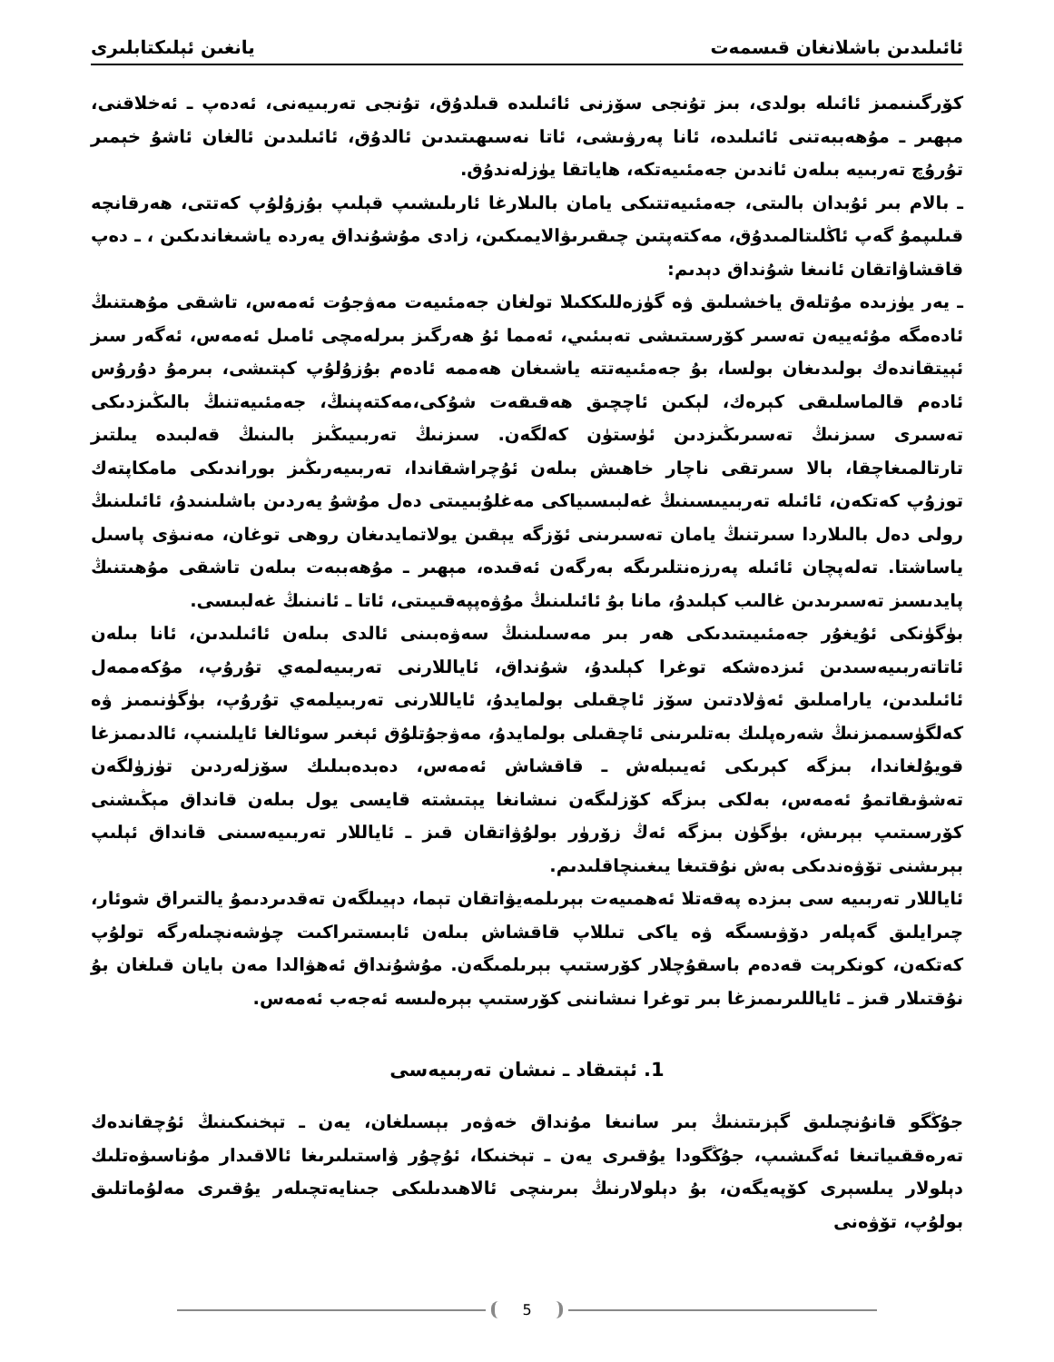ئائىلىدىن باشلانغان قىسمەت يانغىن ئېلىكتابلىرى
كۆرگىنىمىز ئائىلە بولدى، بىز تۇنجى سۆزنى ئائىلىدە قىلدۇق، تۇنجى تەربىيەنى، ئەدەپ ـ ئەخلاقنى، مېھىر ـ مۇھەببەتنى ئائىلىدە، ئانا پەرۋىشى، ئاتا نەسىھىتىدىن ئالدۇق، ئائىلىدىن ئالغان ئاشۇ خېمىر تۇرۇچ تەربىيە بىلەن ئاندىن جەمئىيەتكە، ھاياتقا يۈزلەندۇق.
ـ بالام بىر ئۇبدان بالىتى، جەمئىيەتتىكى يامان بالىلارغا ئارىلىشىپ قېلىپ بۇزۇلۇپ كەتتى، ھەرقانچە قىلىپمۇ گەپ ئاڭلىتالمىدۇق، مەكتەپتىن چىقىرىۋالايمىكىن، زادى مۇشۇنداق يەردە ياشىغاندىكىن ، ـ دەپ قاقشاۋاتقان ئانىغا شۇنداق دېدىم:
ـ يەر يۈزىدە مۇتلەق ياخشىلىق ۋە گۈزەللىككىلا تولغان جەمئىيەت مەۋجۇت ئەمەس، تاشقى مۇھىتنىڭ ئادەمگە مۇئەييەن تەسىر كۆرسىتىشى تەبىئىي، ئەمما ئۇ ھەرگىز بىرلەمچى ئامىل ئەمەس، ئەگەر سىز ئېيتقاندەك بولىدىغان بولسا، بۇ جەمئىيەتتە ياشىغان ھەممە ئادەم بۇزۇلۇپ كېتىشى، بىرمۇ دۇرۇس ئادەم قالماسلىقى كېرەك، لېكىن ئاچچىق ھەقىقەت شۇكى،مەكتەپنىڭ، جەمئىيەتنىڭ بالىڭىزدىكى تەسىرى سىزنىڭ تەسىرىڭىزدىن ئۈستۈن كەلگەن. سىزنىڭ تەربىيىڭىز بالىنىڭ قەلبىدە يىلتىز تارتالمىغاچقا، بالا سىرتقى ناچار خاھىش بىلەن ئۇچراشقاندا، تەربىيەرىڭىز بوراندىكى مامكاپتەك توزۇپ كەتكەن، ئائىلە تەربىيىسىنىڭ غەلبىسىياكى مەغلۇبىيىتى دەل مۇشۇ يەردىن باشلىنىدۇ، ئائىلىنىڭ رولى دەل بالىلاردا سىرتنىڭ يامان تەسىرىنى ئۆزگە يېقىن يولاتمايدىغان روھى توغان، مەنىۋى پاسىل ياساشتا. تەلەپچان ئائىلە پەرزەنتلىرىگە بەرگەن ئەقىدە، مېھىر ـ مۇھەببەت بىلەن تاشقى مۇھىتنىڭ پايدىسىز تەسىرىدىن غالىب كېلىدۇ، مانا بۇ ئائىلىنىڭ مۇۋەپپەقىيىتى، ئاتا ـ ئانىنىڭ غەلبىسى.
بۈگۈنكى ئۇيغۇر جەمئىيىتىدىكى ھەر بىر مەسىلىنىڭ سەۋەبىنى ئالدى بىلەن ئائىلىدىن، ئانا بىلەن ئاتاتەربىيەسىدىن ئىزدەشكە توغرا كېلىدۇ، شۇنداق، ئاياللارنى تەربىيەلمەي تۇرۇپ، مۇكەممەل ئائىلىدىن، يارامىلىق ئەۋلادتىن سۆز ئاچقىلى بولمايدۇ، ئاياللارنى تەربىيلمەي تۇرۇپ، بۈگۈنىمىز ۋە كەلگۈسىمىزنىڭ شەرەپلىك بەتلىرىنى ئاچقىلى بولمايدۇ، مەۋجۇتلۇق ئېغىر سوئالغا ئايلىنىپ، ئالدىمىزغا قويۇلغاندا، بىزگە كېرىكى ئەيىبلەش ـ قاقشاش ئەمەس، دەبدەبىلىك سۆزلەردىن تۈزۈلگەن تەشۋىقاتمۇ ئەمەس، بەلكى بىزگە كۆزلىگەن نىشانغا يېتىشتە قايسى يول بىلەن قانداق مېڭىشنى كۆرسىتىپ بېرىش، بۈگۈن بىزگە ئەڭ زۆرۈر بولۇۋاتقان قىز ـ ئاياللار تەربىيەسىنى قانداق ئېلىپ بېرىشنى تۆۋەندىكى بەش نۇقتىغا يىغىنچاقلىدىم.
ئاياللار تەربىيە سى بىزدە پەقەتلا ئەھمىيەت بېرىلمەيۋاتقان تېما، دېيىلگەن تەقدىردىمۇ يالتىراق شوئار، چىرايلىق گەپلەر دۆۋىسىگە ۋە ياكى تىللاپ قاقشاش بىلەن ئابىستىراكىت چۈشەنچىلەرگە تولۇپ كەتكەن، كونكرېت قەدەم باسقۇچلار كۆرستىپ بېرىلمىگەن. مۇشۇنداق ئەھۋالدا مەن بايان قىلغان بۇ نۇقتىلار قىز ـ ئاياللىرىمىزغا بىر توغرا نىشاننى كۆرستىپ بېرەلىسە ئەجەب ئەمەس.
1. ئېتىقاد ـ نىشان تەربىيەسى
جۇڭگو قانۇنچىلىق گېزىتىنىڭ بىر سانىغا مۇنداق خەۋەر بېسىلغان، يەن ـ تېخنىكىنىڭ ئۇچقاندەك تەرەققىياتىغا ئەگىشىپ، جۇڭگودا يۇقىرى يەن ـ تېخنىكا، ئۇچۇر ۋاستىلىرىغا ئالاقىدار مۇناسىۋەتلىك دېلولار يىلسېرى كۆپەيگەن، بۇ دېلولارنىڭ بىرىنچى ئالاھىدىلىكى جىنايەتچىلەر يۇقىرى مەلۇماتلىق بولۇپ، تۆۋەنى
5